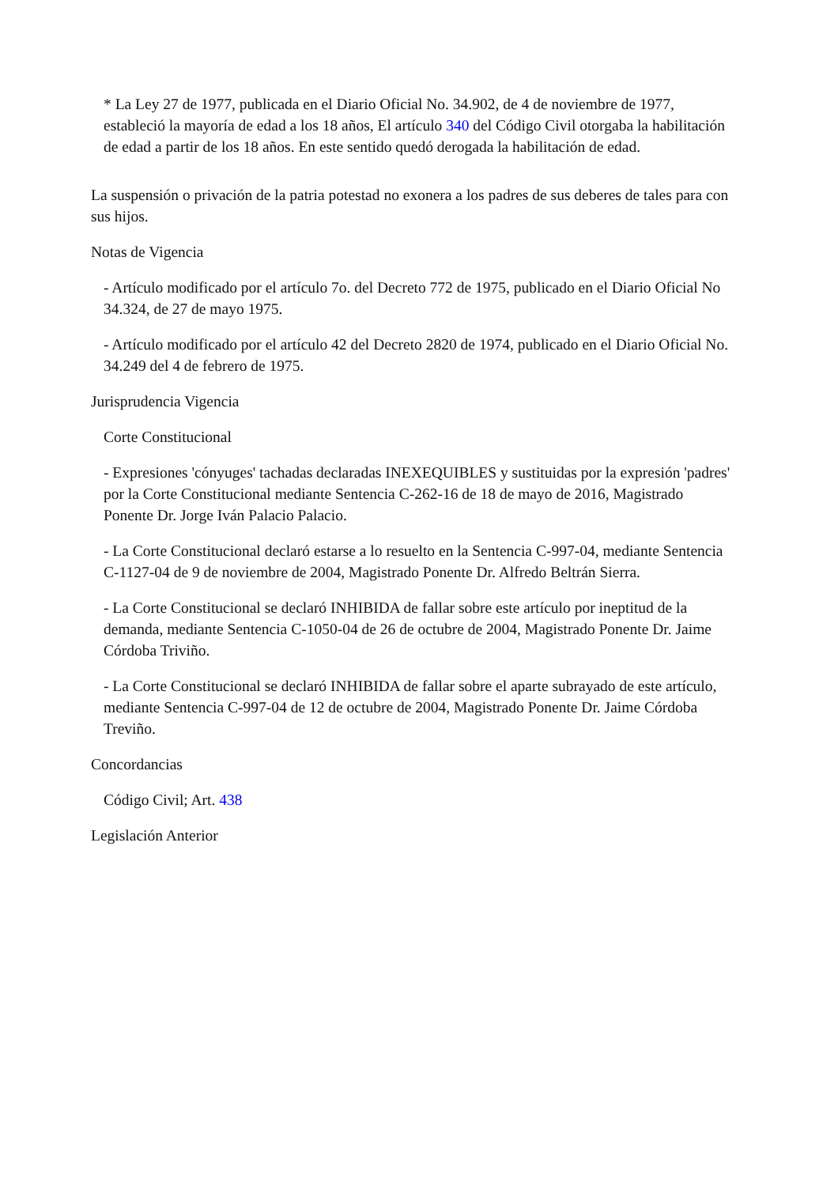* La Ley 27 de 1977, publicada en el Diario Oficial No. 34.902, de 4 de noviembre de 1977, estableció la mayoría de edad a los 18 años, El artículo 340 del Código Civil otorgaba la habilitación de edad a partir de los 18 años. En este sentido quedó derogada la habilitación de edad.
La suspensión o privación de la patria potestad no exonera a los padres de sus deberes de tales para con sus hijos.
Notas de Vigencia
- Artículo modificado por el artículo 7o. del Decreto 772 de 1975, publicado en el Diario Oficial No 34.324, de 27 de mayo 1975.
- Artículo modificado por el artículo 42 del Decreto 2820 de 1974, publicado en el Diario Oficial No. 34.249 del 4 de febrero de 1975.
Jurisprudencia Vigencia
Corte Constitucional
- Expresiones 'cónyuges' tachadas declaradas INEXEQUIBLES y sustituidas por la expresión 'padres' por la Corte Constitucional mediante Sentencia C-262-16 de 18 de mayo de 2016, Magistrado Ponente Dr. Jorge Iván Palacio Palacio.
- La Corte Constitucional declaró estarse a lo resuelto en la Sentencia C-997-04, mediante Sentencia C-1127-04 de 9 de noviembre de 2004, Magistrado Ponente Dr. Alfredo Beltrán Sierra.
- La Corte Constitucional se declaró INHIBIDA de fallar sobre este artículo por ineptitud de la demanda, mediante Sentencia C-1050-04 de 26 de octubre de 2004, Magistrado Ponente Dr. Jaime Córdoba Triviño.
- La Corte Constitucional se declaró INHIBIDA de fallar sobre el aparte subrayado de este artículo, mediante Sentencia C-997-04 de 12 de octubre de 2004, Magistrado Ponente Dr. Jaime Córdoba Treviño.
Concordancias
Código Civil; Art. 438
Legislación Anterior